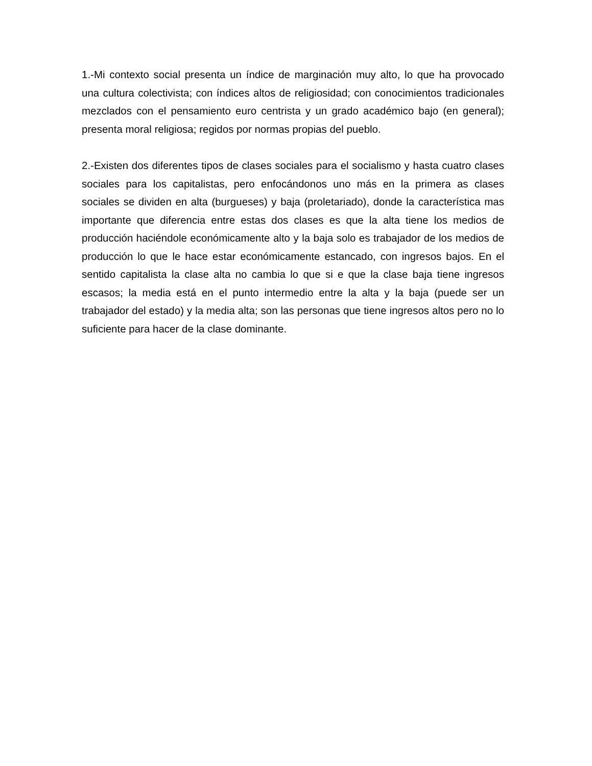1.-Mi contexto social presenta un índice de marginación muy alto, lo que ha provocado una cultura colectivista; con índices altos de religiosidad; con conocimientos tradicionales mezclados con el pensamiento euro centrista y un grado académico bajo (en general); presenta moral religiosa; regidos por normas propias del pueblo.
2.-Existen dos diferentes tipos de clases sociales para el socialismo y hasta cuatro clases sociales para los capitalistas, pero enfocándonos uno más en la primera as clases sociales se dividen en alta (burgueses) y baja (proletariado), donde la característica mas importante que diferencia entre estas dos clases es que la alta tiene los medios de producción haciéndole económicamente alto y la baja solo es trabajador de los medios de producción lo que le hace estar económicamente estancado, con ingresos bajos. En el sentido capitalista la clase alta no cambia lo que si e que la clase baja tiene ingresos escasos; la media está en el punto intermedio entre la alta y la baja (puede ser un trabajador del estado) y la media alta; son las personas que tiene ingresos altos pero no lo suficiente para hacer de la clase dominante.